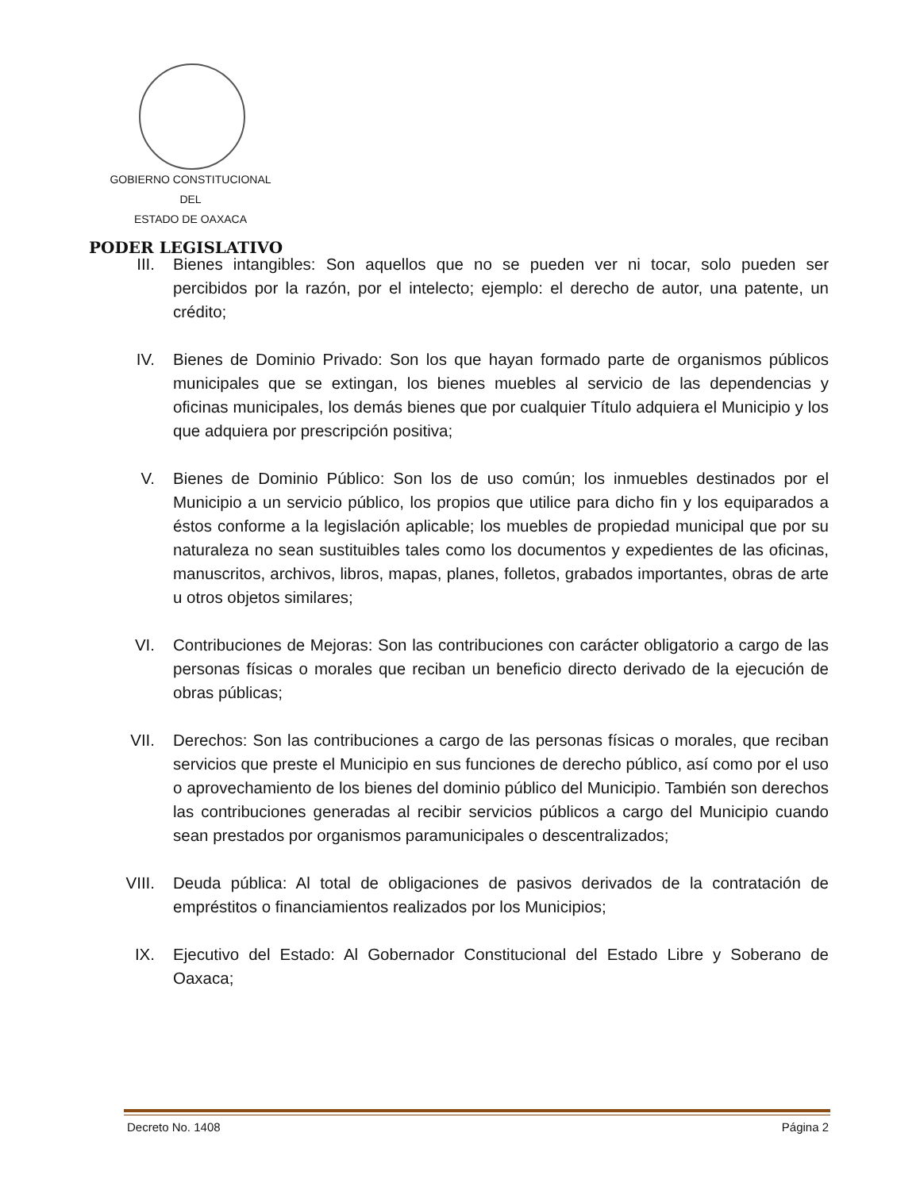GOBIERNO CONSTITUCIONAL
DEL
ESTADO DE OAXACA
PODER LEGISLATIVO
III.
Bienes intangibles: Son aquellos que no se pueden ver ni tocar, solo pueden ser percibidos por la razón, por el intelecto; ejemplo: el derecho de autor, una patente, un crédito;
IV. Bienes de Dominio Privado: Son los que hayan formado parte de organismos públicos municipales que se extingan, los bienes muebles al servicio de las dependencias y oficinas municipales, los demás bienes que por cualquier Título adquiera el Municipio y los que adquiera por prescripción positiva;
V. Bienes de Dominio Público: Son los de uso común; los inmuebles destinados por el Municipio a un servicio público, los propios que utilice para dicho fin y los equiparados a éstos conforme a la legislación aplicable; los muebles de propiedad municipal que por su naturaleza no sean sustituibles tales como los documentos y expedientes de las oficinas, manuscritos, archivos, libros, mapas, planes, folletos, grabados importantes, obras de arte u otros objetos similares;
VI. Contribuciones de Mejoras: Son las contribuciones con carácter obligatorio a cargo de las personas físicas o morales que reciban un beneficio directo derivado de la ejecución de obras públicas;
VII.
Derechos: Son las contribuciones a cargo de las personas físicas o morales, que reciban servicios que preste el Municipio en sus funciones de derecho público, así como por el uso o aprovechamiento de los bienes del dominio público del Municipio. También son derechos las contribuciones generadas al recibir servicios públicos a cargo del Municipio cuando sean prestados por organismos paramunicipales o descentralizados;
VIII.
Deuda pública: Al total de obligaciones de pasivos derivados de la contratación de empréstitos o financiamientos realizados por los Municipios;
IX. Ejecutivo del Estado: Al Gobernador Constitucional del Estado Libre y Soberano de Oaxaca;
Decreto No. 1408 Página 2